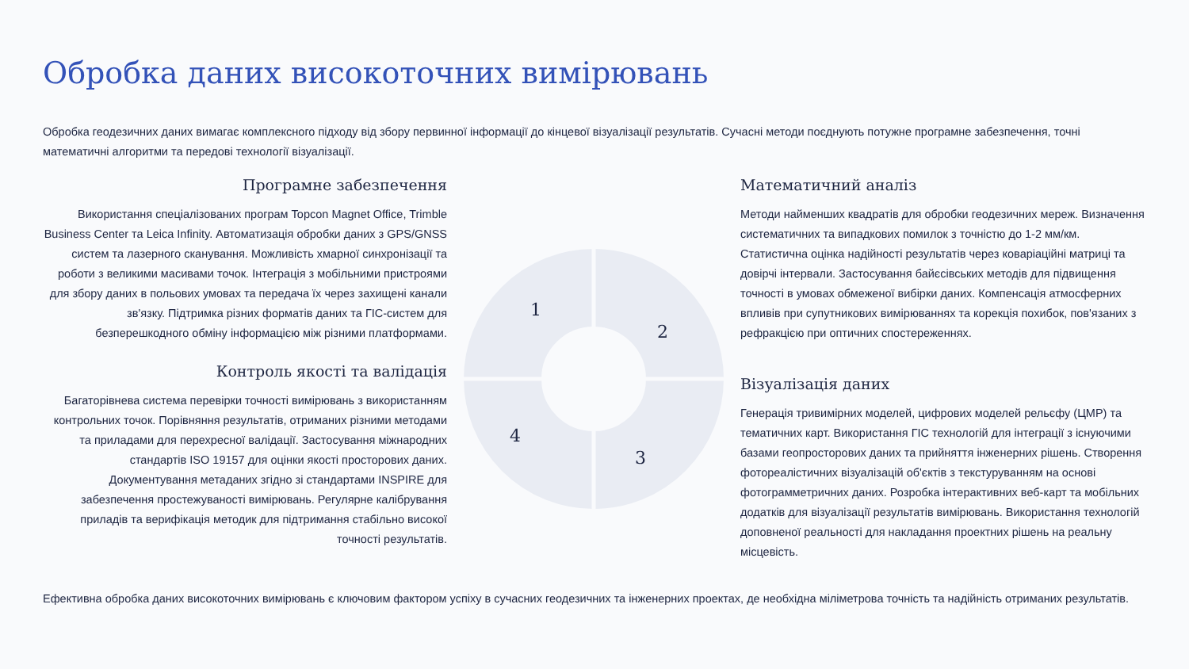Обробка даних високоточних вимірювань
Обробка геодезичних даних вимагає комплексного підходу від збору первинної інформації до кінцевої візуалізації результатів. Сучасні методи поєднують потужне програмне забезпечення, точні математичні алгоритми та передові технології візуалізації.
Програмне забезпечення
Використання спеціалізованих програм Topcon Magnet Office, Trimble Business Center та Leica Infinity. Автоматизація обробки даних з GPS/GNSS систем та лазерного сканування. Можливість хмарної синхронізації та роботи з великими масивами точок. Інтеграція з мобільними пристроями для збору даних в польових умовах та передача їх через захищені канали зв'язку. Підтримка різних форматів даних та ГІС-систем для безперешкодного обміну інформацією між різними платформами.
Контроль якості та валідація
Багаторівнева система перевірки точності вимірювань з використанням контрольних точок. Порівняння результатів, отриманих різними методами та приладами для перехресної валідації. Застосування міжнародних стандартів ISO 19157 для оцінки якості просторових даних. Документування метаданих згідно зі стандартами INSPIRE для забезпечення простежуваності вимірювань. Регулярне калібрування приладів та верифікація методик для підтримання стабільно високої точності результатів.
1
2
3
4
Математичний аналіз
Методи найменших квадратів для обробки геодезичних мереж. Визначення систематичних та випадкових помилок з точністю до 1-2 мм/км. Статистична оцінка надійності результатів через коваріаційні матриці та довірчі інтервали. Застосування байєсівських методів для підвищення точності в умовах обмеженої вибірки даних. Компенсація атмосферних впливів при супутникових вимірюваннях та корекція похибок, пов'язаних з рефракцією при оптичних спостереженнях.
Візуалізація даних
Генерація тривимірних моделей, цифрових моделей рельєфу (ЦМР) та тематичних карт. Використання ГІС технологій для інтеграції з існуючими базами геопросторових даних та прийняття інженерних рішень. Створення фотореалістичних візуалізацій об'єктів з текстуруванням на основі фотограмметричних даних. Розробка інтерактивних веб-карт та мобільних додатків для візуалізації результатів вимірювань. Використання технологій доповненої реальності для накладання проектних рішень на реальну місцевість.
Ефективна обробка даних високоточних вимірювань є ключовим фактором успіху в сучасних геодезичних та інженерних проектах, де необхідна міліметрова точність та надійність отриманих результатів.